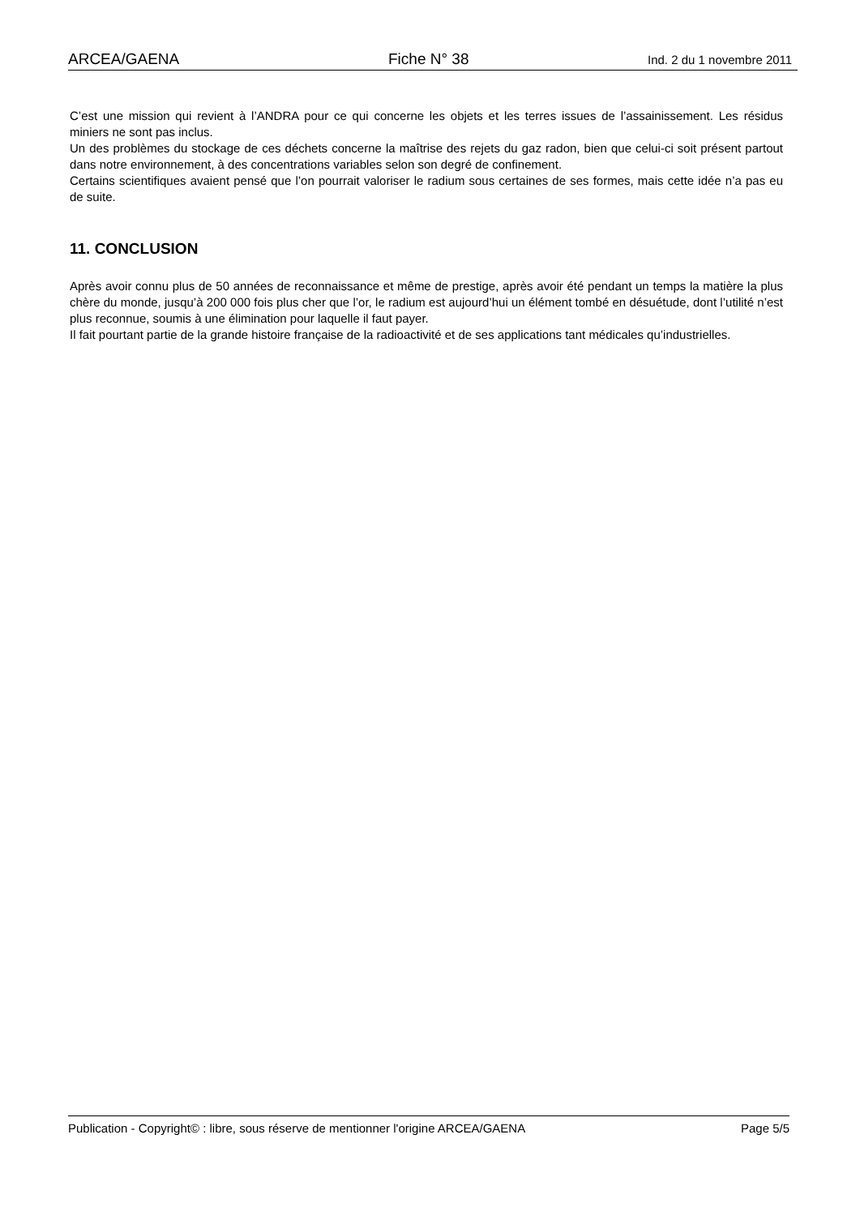ARCEA/GAENA Fiche N° 38 Ind. 2 du 1 novembre 2011
C’est une mission qui revient à l’ANDRA pour ce qui concerne les objets et les terres issues de l’assainissement. Les résidus miniers ne sont pas inclus.
Un des problèmes du stockage de ces déchets concerne la maîtrise des rejets du gaz radon, bien que celui-ci soit présent partout dans notre environnement, à des concentrations variables selon son degré de confinement.
Certains scientifiques avaient pensé que l’on pourrait valoriser le radium sous certaines de ses formes, mais cette idée n’a pas eu de suite.
11. CONCLUSION
Après avoir connu plus de 50 années de reconnaissance et même de prestige, après avoir été pendant un temps la matière la plus chère du monde, jusqu’à 200 000 fois plus cher que l’or, le radium est aujourd’hui un élément tombé en désuétude, dont l’utilité n’est plus reconnue, soumis à une élimination pour laquelle il faut payer.
Il fait pourtant partie de la grande histoire française de la radioactivité et de ses applications tant médicales qu’industrielles.
Publication - Copyright© : libre, sous réserve de mentionner l'origine ARCEA/GAENA Page 5/5